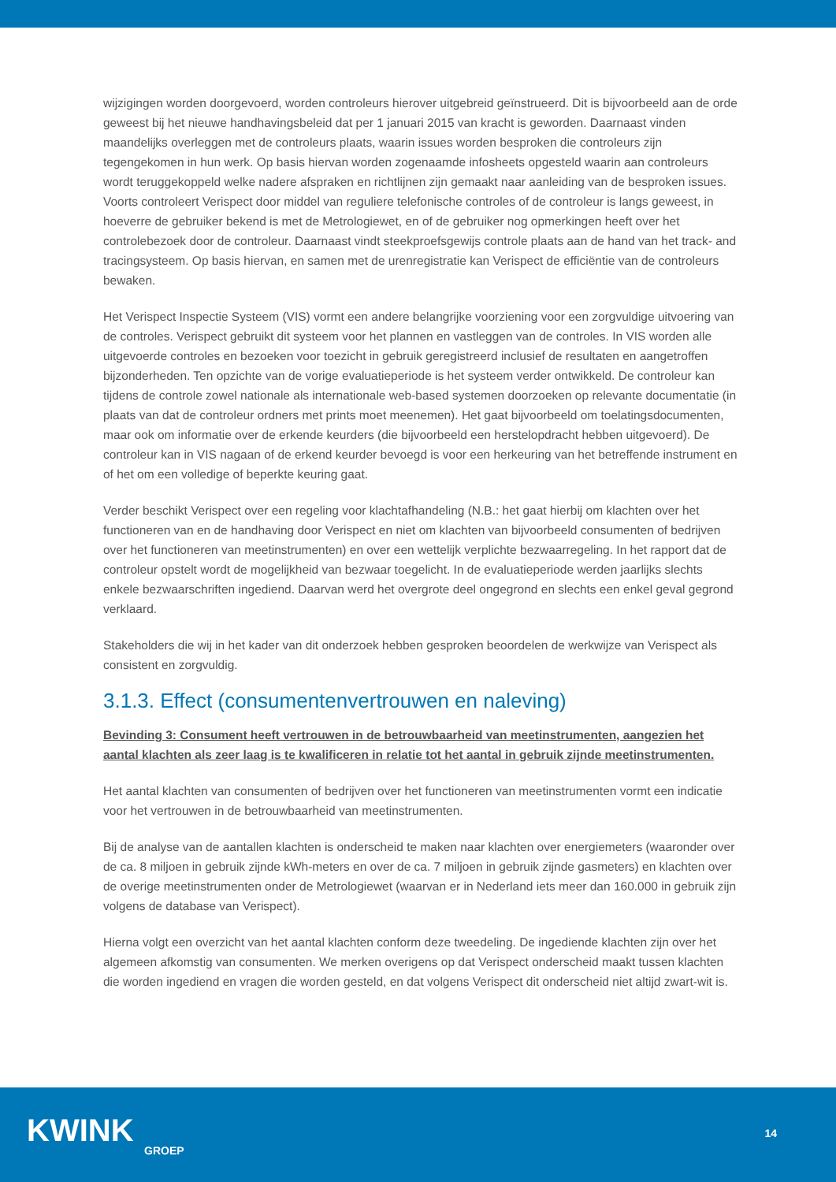wijzigingen worden doorgevoerd, worden controleurs hierover uitgebreid geïnstrueerd. Dit is bijvoorbeeld aan de orde geweest bij het nieuwe handhavingsbeleid dat per 1 januari 2015 van kracht is geworden. Daarnaast vinden maandelijks overleggen met de controleurs plaats, waarin issues worden besproken die controleurs zijn tegengekomen in hun werk. Op basis hiervan worden zogenaamde infosheets opgesteld waarin aan controleurs wordt teruggekoppeld welke nadere afspraken en richtlijnen zijn gemaakt naar aanleiding van de besproken issues. Voorts controleert Verispect door middel van reguliere telefonische controles of de controleur is langs geweest, in hoeverre de gebruiker bekend is met de Metrologiewet, en of de gebruiker nog opmerkingen heeft over het controlebezoek door de controleur. Daarnaast vindt steekproefsgewijs controle plaats aan de hand van het track- and tracingsysteem. Op basis hiervan, en samen met de urenregistratie kan Verispect de efficiëntie van de controleurs bewaken.
Het Verispect Inspectie Systeem (VIS) vormt een andere belangrijke voorziening voor een zorgvuldige uitvoering van de controles. Verispect gebruikt dit systeem voor het plannen en vastleggen van de controles. In VIS worden alle uitgevoerde controles en bezoeken voor toezicht in gebruik geregistreerd inclusief de resultaten en aangetroffen bijzonderheden. Ten opzichte van de vorige evaluatieperiode is het systeem verder ontwikkeld. De controleur kan tijdens de controle zowel nationale als internationale web-based systemen doorzoeken op relevante documentatie (in plaats van dat de controleur ordners met prints moet meenemen). Het gaat bijvoorbeeld om toelatingsdocumenten, maar ook om informatie over de erkende keurders (die bijvoorbeeld een herstelopdracht hebben uitgevoerd). De controleur kan in VIS nagaan of de erkend keurder bevoegd is voor een herkeuring van het betreffende instrument en of het om een volledige of beperkte keuring gaat.
Verder beschikt Verispect over een regeling voor klachtafhandeling (N.B.: het gaat hierbij om klachten over het functioneren van en de handhaving door Verispect en niet om klachten van bijvoorbeeld consumenten of bedrijven over het functioneren van meetinstrumenten) en over een wettelijk verplichte bezwaarregeling. In het rapport dat de controleur opstelt wordt de mogelijkheid van bezwaar toegelicht. In de evaluatieperiode werden jaarlijks slechts enkele bezwaarschriften ingediend. Daarvan werd het overgrote deel ongegrond en slechts een enkel geval gegrond verklaard.
Stakeholders die wij in het kader van dit onderzoek hebben gesproken beoordelen de werkwijze van Verispect als consistent en zorgvuldig.
3.1.3. Effect (consumentenvertrouwen en naleving)
Bevinding 3: Consument heeft vertrouwen in de betrouwbaarheid van meetinstrumenten, aangezien het aantal klachten als zeer laag is te kwalificeren in relatie tot het aantal in gebruik zijnde meetinstrumenten.
Het aantal klachten van consumenten of bedrijven over het functioneren van meetinstrumenten vormt een indicatie voor het vertrouwen in de betrouwbaarheid van meetinstrumenten.
Bij de analyse van de aantallen klachten is onderscheid te maken naar klachten over energiemeters (waaronder over de ca. 8 miljoen in gebruik zijnde kWh-meters en over de ca. 7 miljoen in gebruik zijnde gasmeters) en klachten over de overige meetinstrumenten onder de Metrologiewet (waarvan er in Nederland iets meer dan 160.000 in gebruik zijn volgens de database van Verispect).
Hierna volgt een overzicht van het aantal klachten conform deze tweedeling. De ingediende klachten zijn over het algemeen afkomstig van consumenten. We merken overigens op dat Verispect onderscheid maakt tussen klachten die worden ingediend en vragen die worden gesteld, en dat volgens Verispect dit onderscheid niet altijd zwart-wit is.
KWINK
GROEP
14